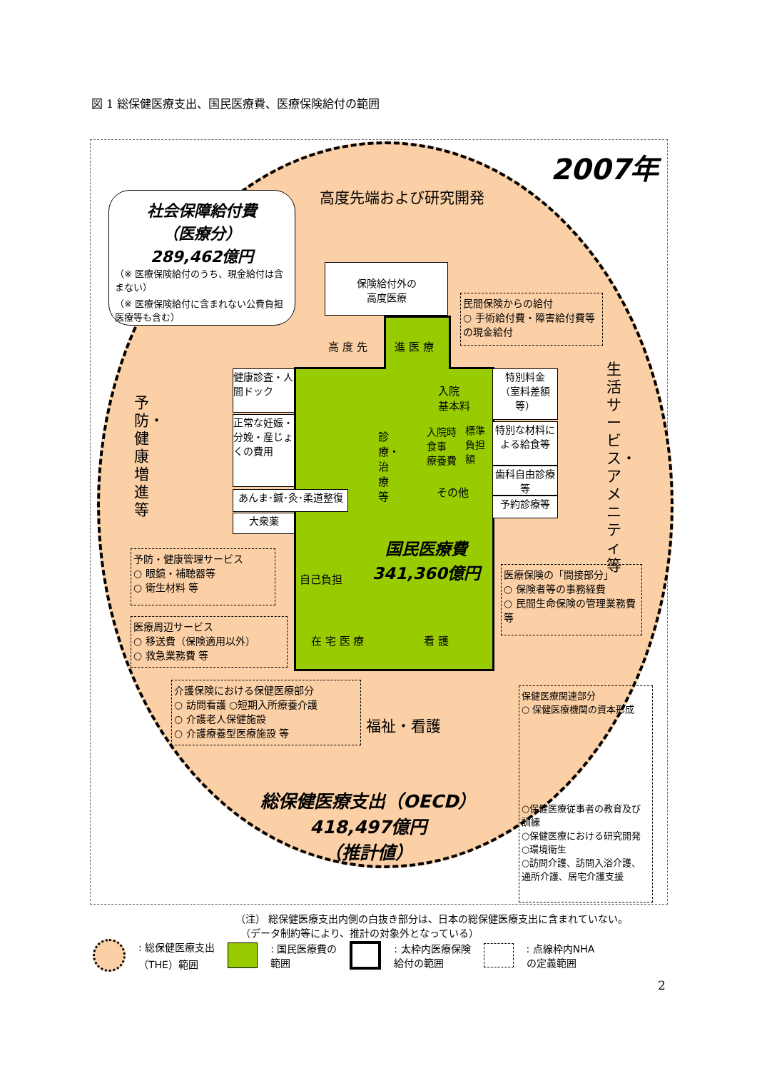図 1 総保健医療支出、国民医療費、医療保険給付の範囲
2007年
高度先端および研究開発
社会保障給付費
（医療分）
289,462億円
（※ 医療保険給付のうち、現金給付は含まない）
（※ 医療保険給付に含まれない公費負担医療等も含む）
保険給付外の
高度医療
高 度 先 進 医 療
民間保険からの給付
○ 手術給付費・障害給付費等の現金給付
生活サービス・アメニティ等
予防・健康増進等
健康診査・人間ドック
正常な妊娠・分娩・産じょくの費用
あんま･鍼･灸･柔道整復
大衆薬
診療・治療等
入院
基本料
入院時
食事
療養費
標準
負担
額
その他
特別料金
（室料差額等）
特別な材料による給食等
歯科自由診療等
予約診療等
国民医療費
341,360億円
自己負担
在 宅 医 療 看 護
予防・健康管理サービス
○ 眼鏡・補聴器等
○ 衛生材料 等
医療周辺サービス
○ 移送費（保険適用以外）
○ 救急業務費 等
医療保険の「間接部分」
○ 保険者等の事務経費
○ 民間生命保険の管理業務費 等
介護保険における保健医療部分
○ 訪問看護 ○短期入所療養介護
○ 介護老人保健施設
○ 介護療養型医療施設 等
福祉・看護
保健医療関連部分
○ 保健医療機関の資本形成
○保健医療従事者の教育及び訓練
○保健医療における研究開発
○環境衛生
○訪問介護、訪問入浴介護、通所介護、居宅介護支援
総保健医療支出（OECD）
418,497億円
（推計値）
（注） 総保健医療支出内側の白抜き部分は、日本の総保健医療支出に含まれていない。
　（データ制約等により、推計の対象外となっている）
: 総保健医療支出
（THE）範囲 : 国民医療費の
範囲 : 太枠内医療保険
給付の範囲 : 点線枠内NHA
の定義範囲
2